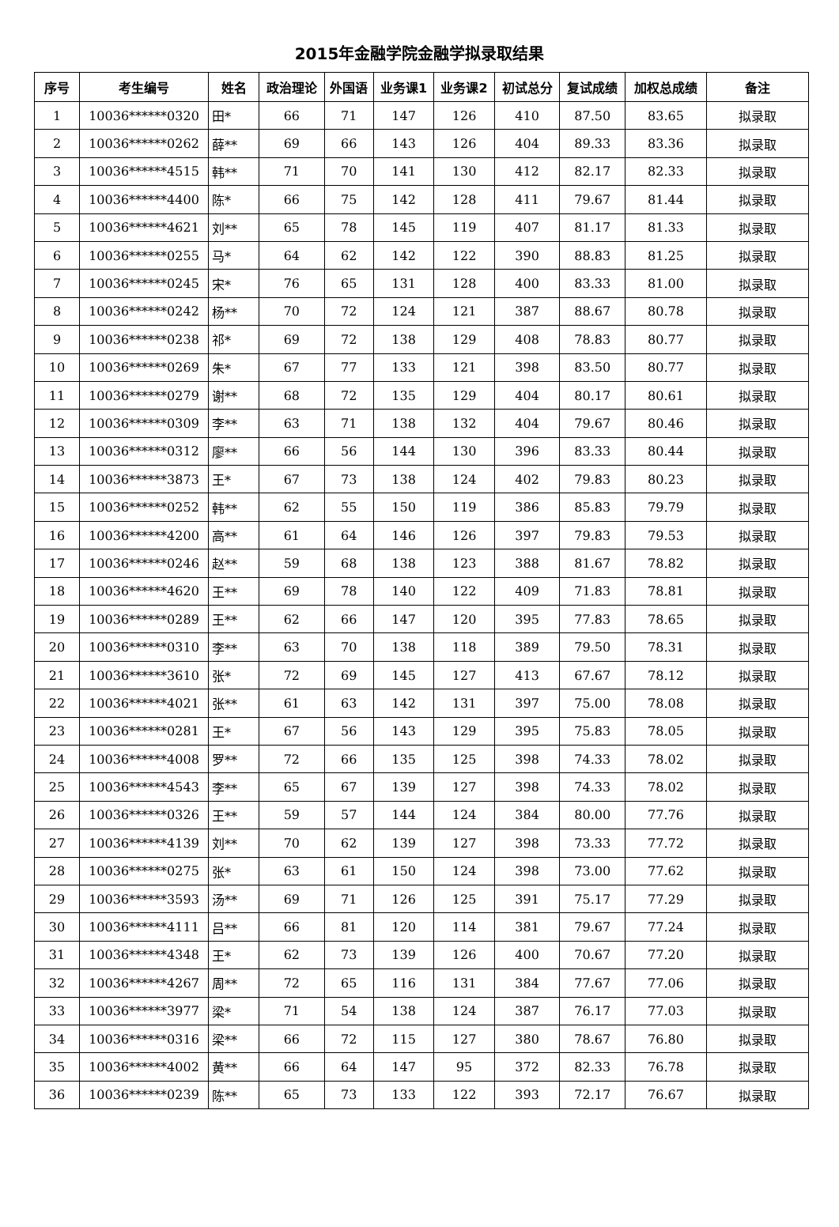2015年金融学院金融学拟录取结果
| 序号 | 考生编号 | 姓名 | 政治理论 | 外国语 | 业务课1 | 业务课2 | 初试总分 | 复试成绩 | 加权总成绩 | 备注 |
| --- | --- | --- | --- | --- | --- | --- | --- | --- | --- | --- |
| 1 | 10036******0320 | 田* | 66 | 71 | 147 | 126 | 410 | 87.50 | 83.65 | 拟录取 |
| 2 | 10036******0262 | 薛** | 69 | 66 | 143 | 126 | 404 | 89.33 | 83.36 | 拟录取 |
| 3 | 10036******4515 | 韩** | 71 | 70 | 141 | 130 | 412 | 82.17 | 82.33 | 拟录取 |
| 4 | 10036******4400 | 陈* | 66 | 75 | 142 | 128 | 411 | 79.67 | 81.44 | 拟录取 |
| 5 | 10036******4621 | 刘** | 65 | 78 | 145 | 119 | 407 | 81.17 | 81.33 | 拟录取 |
| 6 | 10036******0255 | 马* | 64 | 62 | 142 | 122 | 390 | 88.83 | 81.25 | 拟录取 |
| 7 | 10036******0245 | 宋* | 76 | 65 | 131 | 128 | 400 | 83.33 | 81.00 | 拟录取 |
| 8 | 10036******0242 | 杨** | 70 | 72 | 124 | 121 | 387 | 88.67 | 80.78 | 拟录取 |
| 9 | 10036******0238 | 祁* | 69 | 72 | 138 | 129 | 408 | 78.83 | 80.77 | 拟录取 |
| 10 | 10036******0269 | 朱* | 67 | 77 | 133 | 121 | 398 | 83.50 | 80.77 | 拟录取 |
| 11 | 10036******0279 | 谢** | 68 | 72 | 135 | 129 | 404 | 80.17 | 80.61 | 拟录取 |
| 12 | 10036******0309 | 李** | 63 | 71 | 138 | 132 | 404 | 79.67 | 80.46 | 拟录取 |
| 13 | 10036******0312 | 廖** | 66 | 56 | 144 | 130 | 396 | 83.33 | 80.44 | 拟录取 |
| 14 | 10036******3873 | 王* | 67 | 73 | 138 | 124 | 402 | 79.83 | 80.23 | 拟录取 |
| 15 | 10036******0252 | 韩** | 62 | 55 | 150 | 119 | 386 | 85.83 | 79.79 | 拟录取 |
| 16 | 10036******4200 | 高** | 61 | 64 | 146 | 126 | 397 | 79.83 | 79.53 | 拟录取 |
| 17 | 10036******0246 | 赵** | 59 | 68 | 138 | 123 | 388 | 81.67 | 78.82 | 拟录取 |
| 18 | 10036******4620 | 王** | 69 | 78 | 140 | 122 | 409 | 71.83 | 78.81 | 拟录取 |
| 19 | 10036******0289 | 王** | 62 | 66 | 147 | 120 | 395 | 77.83 | 78.65 | 拟录取 |
| 20 | 10036******0310 | 李** | 63 | 70 | 138 | 118 | 389 | 79.50 | 78.31 | 拟录取 |
| 21 | 10036******3610 | 张* | 72 | 69 | 145 | 127 | 413 | 67.67 | 78.12 | 拟录取 |
| 22 | 10036******4021 | 张** | 61 | 63 | 142 | 131 | 397 | 75.00 | 78.08 | 拟录取 |
| 23 | 10036******0281 | 王* | 67 | 56 | 143 | 129 | 395 | 75.83 | 78.05 | 拟录取 |
| 24 | 10036******4008 | 罗** | 72 | 66 | 135 | 125 | 398 | 74.33 | 78.02 | 拟录取 |
| 25 | 10036******4543 | 李** | 65 | 67 | 139 | 127 | 398 | 74.33 | 78.02 | 拟录取 |
| 26 | 10036******0326 | 王** | 59 | 57 | 144 | 124 | 384 | 80.00 | 77.76 | 拟录取 |
| 27 | 10036******4139 | 刘** | 70 | 62 | 139 | 127 | 398 | 73.33 | 77.72 | 拟录取 |
| 28 | 10036******0275 | 张* | 63 | 61 | 150 | 124 | 398 | 73.00 | 77.62 | 拟录取 |
| 29 | 10036******3593 | 汤** | 69 | 71 | 126 | 125 | 391 | 75.17 | 77.29 | 拟录取 |
| 30 | 10036******4111 | 吕** | 66 | 81 | 120 | 114 | 381 | 79.67 | 77.24 | 拟录取 |
| 31 | 10036******4348 | 王* | 62 | 73 | 139 | 126 | 400 | 70.67 | 77.20 | 拟录取 |
| 32 | 10036******4267 | 周** | 72 | 65 | 116 | 131 | 384 | 77.67 | 77.06 | 拟录取 |
| 33 | 10036******3977 | 梁* | 71 | 54 | 138 | 124 | 387 | 76.17 | 77.03 | 拟录取 |
| 34 | 10036******0316 | 梁** | 66 | 72 | 115 | 127 | 380 | 78.67 | 76.80 | 拟录取 |
| 35 | 10036******4002 | 黄** | 66 | 64 | 147 | 95 | 372 | 82.33 | 76.78 | 拟录取 |
| 36 | 10036******0239 | 陈** | 65 | 73 | 133 | 122 | 393 | 72.17 | 76.67 | 拟录取 |